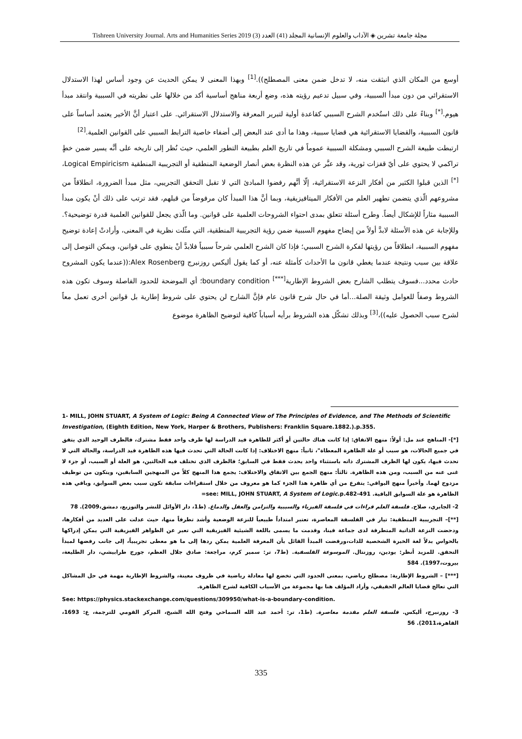مجلة جامعة تشرين ◈ الآداب والعلوم الإنسانية المجلد (41) العدد (3) Tishreen University Journal. Arts and Humanities Series 2019
أوسع من المكان الذي انبثقت منه، لا تدخل ضمن معنى المصطلح)).<sup>[1]</sup> وبهذا المعنى لا يمكن الحديث عن وجود أساس لهذا الاستدلال الاستقرائي من دون مبدأ السببية، وفي سبيل تدعيم رؤيته هذه، وضع أربعة مناهج أساسية أكد من خلالها على نظريته في السببية وانتقد مبدأ هيوم.<sup>[*]</sup> وبناءً على ذلك استُخدم الشرح السببي كقاعدة أولية لتبرير المعرفة والاستدلال الاستقرائي. على اعتبار أنَّ الأخير يعتمد أساساً على قانون السببية، والقضايا الاستقرائية هي قضايا سببية، وهذا ما أدى عند البعض إلى أضفاء خاصية الترابط السببي على القوانين العلمية.<sup>[2]</sup>
ارتبطت طبيعة الشرح السببي ومشكلة السببية عموماً في تاريخ العلم بطبيعة التطور العلمي، حيث نُظر إلى تاريخه على أنَّه يسير ضمن خطٍ تراكمي لا يحتوي على أيّ قفزات ثورية، وقد عبَّر عن هذه النظرة بعض أنصار الوضعية المنطقية أو التجريبية المنطقية Logical Empiricism،<sup>[*]</sup> الذين قبلوا الكثير من أفكار النزعة الاستقرائية، إلّا أنَّهم رفضوا المبادئ التي لا تقبل التحقق التجريبي، مثل مبدأ الضرورة، انطلاقاً من مشروعهم الّذي يتضمن تطهير العلم من الأفكار الميتافيزيقية، وبما أنَّ هذا المبدأ كان مرفوضاً من قبلهم، فقد ترتب على ذلك أنْ يكون مبدأ السببية مثاراً للإشكال أيضاً. وطرح أسئلة تتعلق بمدى احتواء الشروحات العلمية على قوانين. وما الّذي يجعل للقوانين العلمية قدرة توضيحية؟. وللإجابة عن هذه الأسئلة لابدَّ أولاً من إيضاح مفهوم السببية ضمن رؤية التجريبية المنطقية، التي مثّلت نظرية في المعنى، وأرادتْ إعادة توضيح مفهوم السببية، انطلاقاً من رؤيتها لفكرة الشرح السببي؛ فإذا كان الشرح العلمي شرحاً سببياً فلابدَّ أنْ ينطوي على قوانين، ويمكن التوصل إلى علاقة بين سبب ونتيجة عندما يغطي قانون ما الأحداث كأمثلة عنه، أو كما يقول أليكس روزنبرج Alex Rosenberg:((عندما يكون المشروح حادث محدد...فسوف يتطلب الشارح بعض الشروط الإطارية<sup>[***]</sup> boundary condition؛ أي الموضحة للحدود الفاصلة وسوف تكون هذه الشروط وصفاً للعوامل وثيقة الصلة...أما في حال شرح قانون عام فإنَّ الشارح لن يحتوي على شروط إطارية بل قوانين أخرى تعمل معاً لشرح سبب الحصول عليه))،<sup>[3]</sup> وبذلك تشكّل هذه الشروط برأيه أسباباً كافية لتوضيح الظاهرة موضوع
1- MILL, JOHN STUART, A System of Logic: Being A Connected View of The Principles of Evidence, and The Methods of Scientific Investigation, (Eighth Edition, New York, Harper & Brothers, Publishers: Franklin Square.1882.).p.355.
[*]- المناهج عند مل: أولاً: منهج الاتفاق: إذا كانت هناك حالتين أو أكثر للظاهرة قيد الدراسة لها ظرف واحد فقط مشترك، فالظرف الوحيد الذي يتفق في جميع الحالات، هو سبب أو علة الظاهرة المعطاة"، ثانياً: منهج الاختلاف: إذا كانت الحالة التي تحدث فيها هذه الظاهرة قيد الدراسة، والحالة التي لا تحدث فيها، يكون لها الظرف المشترك ذاته باستثناء واحد يحدث فقط في السابق؛ فالظرف الذي تختلف فيه الحالتين، هو العلة أو السبب، أو جزء لا غنى عنه من السبب، ومن هذه الظاهرة. ثالثاً: منهج الجمع بين الاتفاق والاختلاف: يجمع هذا المنهج كلاً من المنهجين السابقين، ويتكون من توظيف مزدوج لهما. وأخيراً منهج البواقي: يتفرع من أي ظاهرة هذا الجزء كما هو معروف من خلال استقراءات سابقة تكون سبب بعض السوابق، وباقي هذه الظاهرة هو علة السوابق الباقية. see: MILL, JOHN STUART, A System of Logic.p.482-491=
2- الجابري، صلاح. فلسفة العلم قراءات في فلسفة الفيزياء والسببية والتزامن والعقل والدماغ. (ط1، دار الأوائل للنشر والتوزيع، دمشق،2009). 78
[**]– التجريبية المنطقية: تيار في الفلسفة المعاصرة، تعتبر امتداداً طبيعياً للنزعة الوضعية وأشد تطرفاً منها، حيث عدلت على العديد من أفكارها، ودحضت النزعة الذاتية المتطرفة لدى جماعة فينا، وقدمت ما يسمى باللغة الشيئية الفيزيقية التي تعبر عن الظواهر الفيزيقية التي يمكن إدراكها بالحواس بدلاً لغة الخبرة الشخصية للذات،ورفضت المبدأ القائل بأن المعرفة العلمية يمكن ردها إلى ما هو معطى تجريبياً، إلى جانب رفضها لمبدأ التحقق. للمزيد أنظر: يودين، روزنتال. الموسوعة الفلسفية. (ط7، تر: سمير كرم، مراجعة: صادق جلال العظم، جورج طرابيشي، دار الطليعة، بيروت،1997). 584
[***] – الشروط الإطارية: مصطلح رياضي، بمعنى الحدود التي تخضع لها معادلة رياضية في ظروف معينة، والشروط الإطارية مهمة في حل المشاكل التي تعالج قضايا العالم الحقيقي، وأراد المؤلف هنا بها مجموعة من الأسباب الكافية لشرح الظاهرة.
See: https://physics.stackexchange.com/questions/309950/what-is-a-boundary-condition.
3- روزنبرج، أليكس. فلسفة العلم مقدمة معاصرة. (ط1، تر: أحمد عبد الله السماحي وفتح الله الشيخ، المركز القومي للترجمة، ع: 1693، القاهرة،2011). 56
335